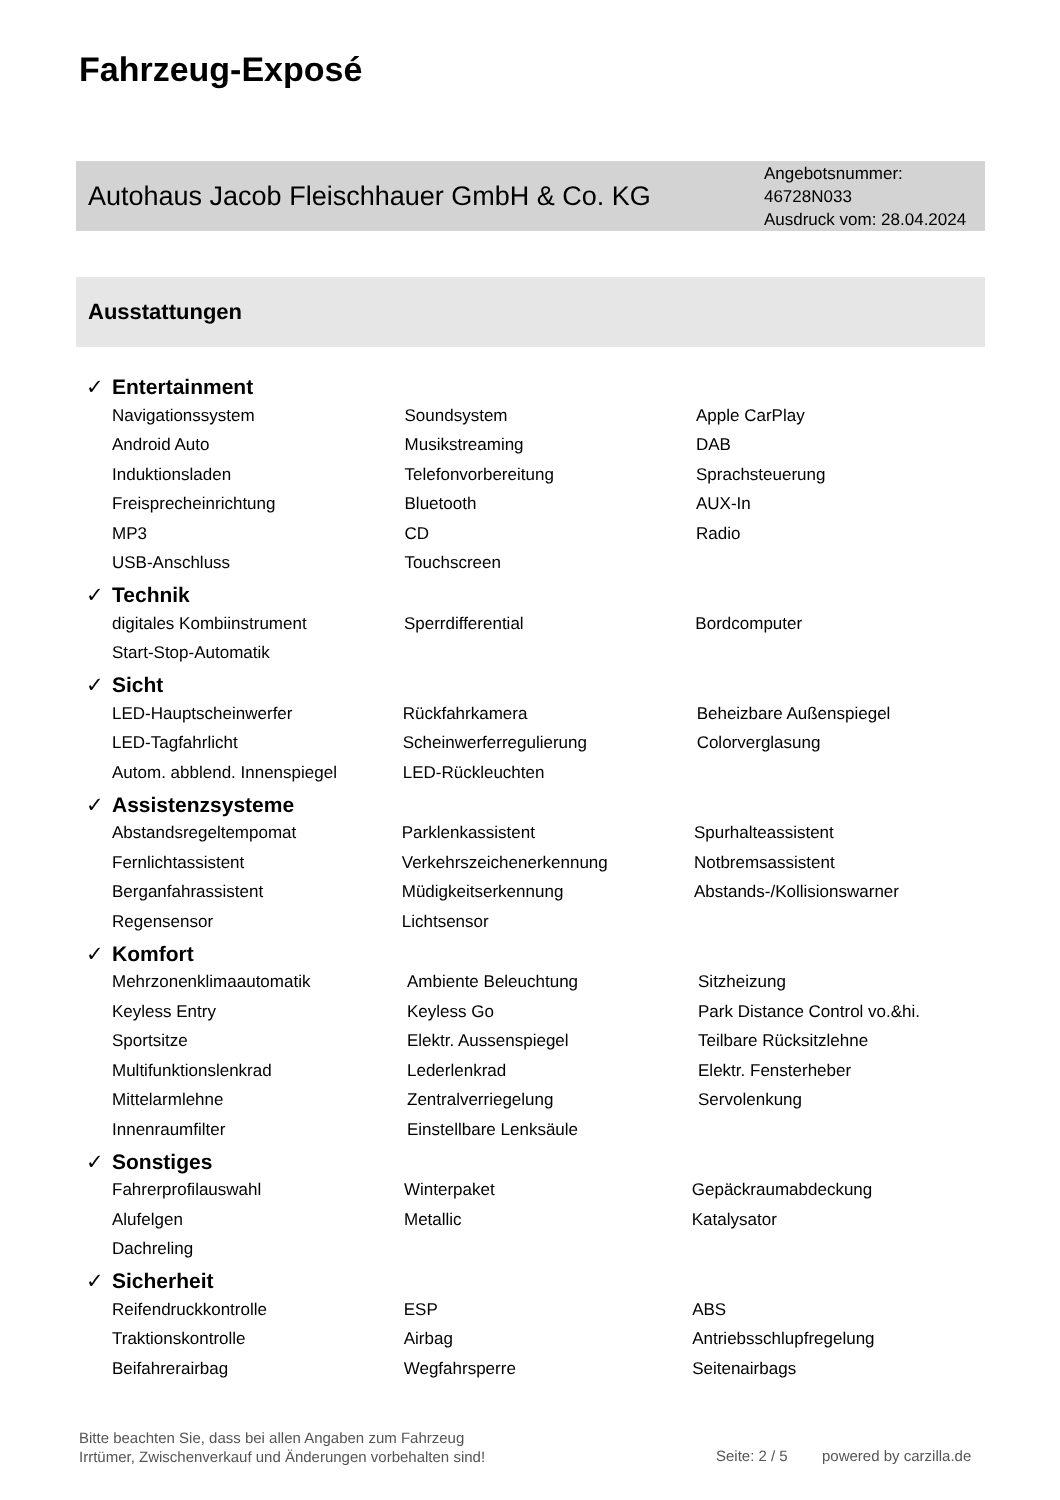Fahrzeug-Exposé
Autohaus Jacob Fleischhauer GmbH & Co. KG
Angebotsnummer: 46728N033
Ausdruck vom: 28.04.2024
Ausstattungen
✓ Entertainment
| Navigationssystem | Soundsystem | Apple CarPlay |
| Android Auto | Musikstreaming | DAB |
| Induktionsladen | Telefonvorbereitung | Sprachsteuerung |
| Freisprecheinrichtung | Bluetooth | AUX-In |
| MP3 | CD | Radio |
| USB-Anschluss | Touchscreen | |
✓ Technik
| digitales Kombiinstrument | Sperrdifferential | Bordcomputer |
| Start-Stop-Automatik | | |
✓ Sicht
| LED-Hauptscheinwerfer | Rückfahrkamera | Beheizbare Außenspiegel |
| LED-Tagfahrlicht | Scheinwerferregulierung | Colorverglasung |
| Autom. abblend. Innenspiegel | LED-Rückleuchten | |
✓ Assistenzsysteme
| Abstandsregeltempomat | Parklenkassistent | Spurhalteassistent |
| Fernlichtassistent | Verkehrszeichenerkennung | Notbremsassistent |
| Berganfahrassistent | Müdigkeitserkennung | Abstands-/Kollisionswarner |
| Regensensor | Lichtsensor | |
✓ Komfort
| Mehrzonenklimaautomatik | Ambiente Beleuchtung | Sitzheizung |
| Keyless Entry | Keyless Go | Park Distance Control vo.&hi. |
| Sportsitze | Elektr. Aussenspiegel | Teilbare Rücksitzlehne |
| Multifunktionslenkrad | Lederlenkrad | Elektr. Fensterheber |
| Mittelarmlehne | Zentralverriegelung | Servolenkung |
| Innenraumfilter | Einstellbare Lenksäule | |
✓ Sonstiges
| Fahrerprofilauswahl | Winterpaket | Gepäckraumabdeckung |
| Alufelgen | Metallic | Katalysator |
| Dachreling | | |
✓ Sicherheit
| Reifendruckkontrolle | ESP | ABS |
| Traktionskontrolle | Airbag | Antriebsschlupfregelung |
| Beifahrerairbag | Wegfahrsperre | Seitenairbags |
Bitte beachten Sie, dass bei allen Angaben zum Fahrzeug
Irrtümer, Zwischenverkauf und Änderungen vorbehalten sind!
Seite: 2 / 5 powered by carzilla.de